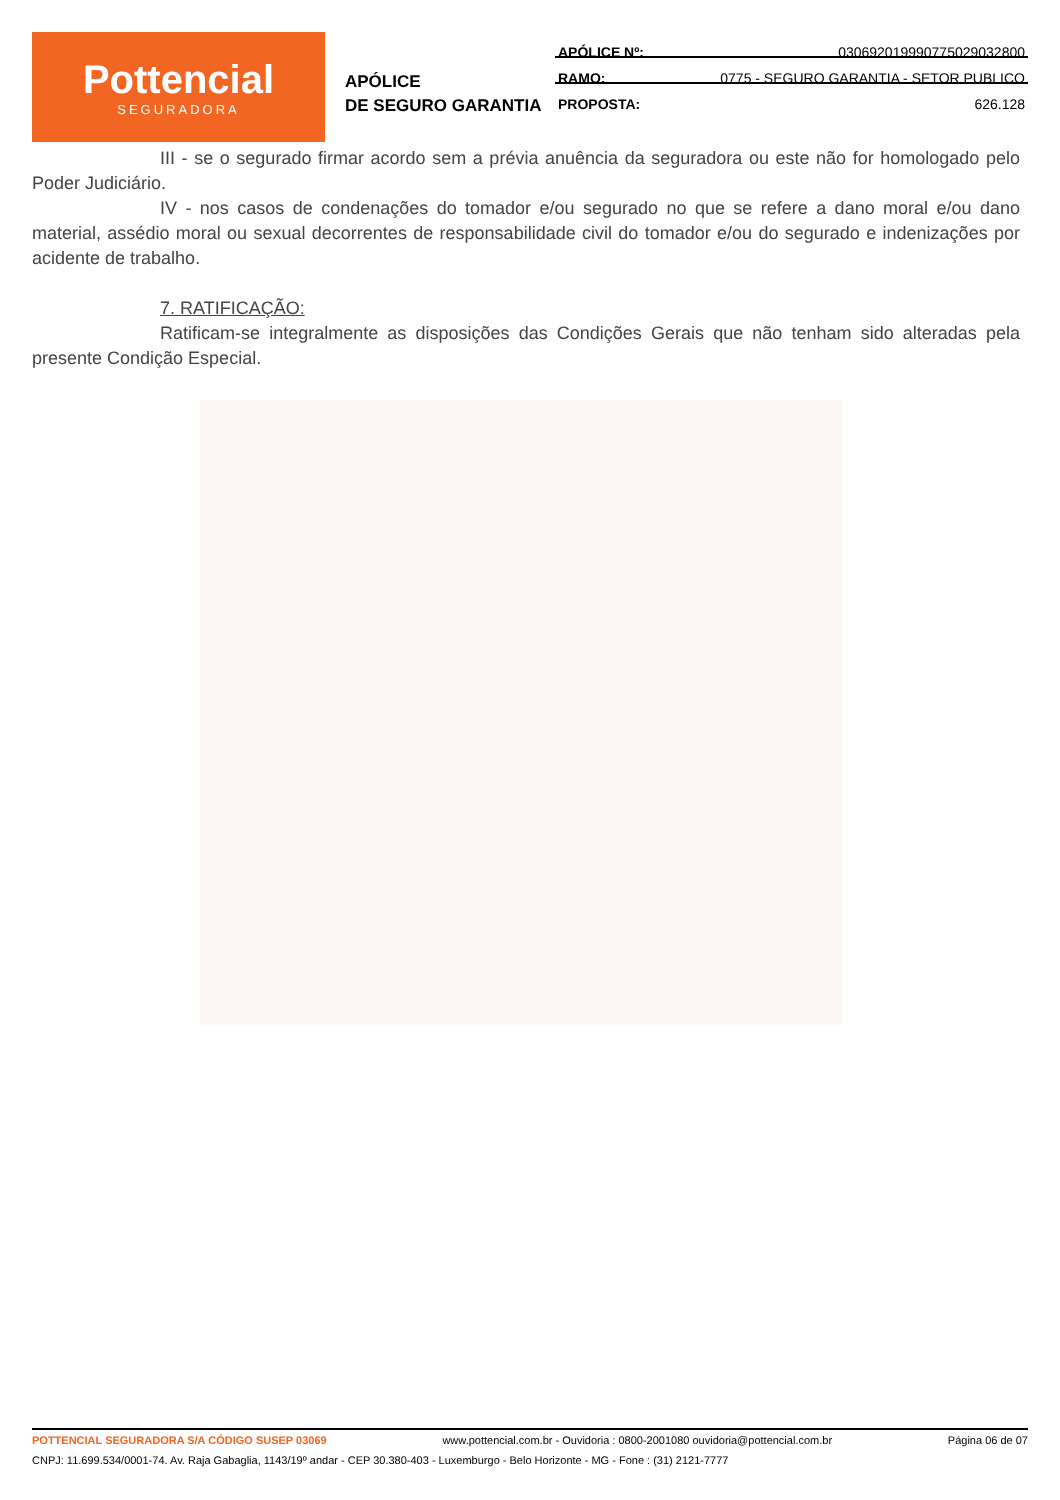Pottencial
SEGURADORA
APÓLICE
DE SEGURO GARANTIA
APÓLICE Nº: 030692019990775029032800
RAMO: 0775 - SEGURO GARANTIA - SETOR PUBLICO
PROPOSTA: 626.128
III - se o segurado firmar acordo sem a prévia anuência da seguradora ou este não for homologado pelo Poder Judiciário.
IV - nos casos de condenações do tomador e/ou segurado no que se refere a dano moral e/ou dano material, assédio moral ou sexual decorrentes de responsabilidade civil do tomador e/ou do segurado e indenizações por acidente de trabalho.
7. RATIFICAÇÃO:
Ratificam-se integralmente as disposições das Condições Gerais que não tenham sido alteradas pela presente Condição Especial.
POTTENCIAL SEGURADORA S/A CÓDIGO SUSEP 03069 www.pottencial.com.br - Ouvidoria : 0800-2001080 ouvidoria@pottencial.com.br Página 06 de 07
CNPJ: 11.699.534/0001-74. Av. Raja Gabaglia, 1143/19º andar - CEP 30.380-403 - Luxemburgo - Belo Horizonte - MG - Fone : (31) 2121-7777